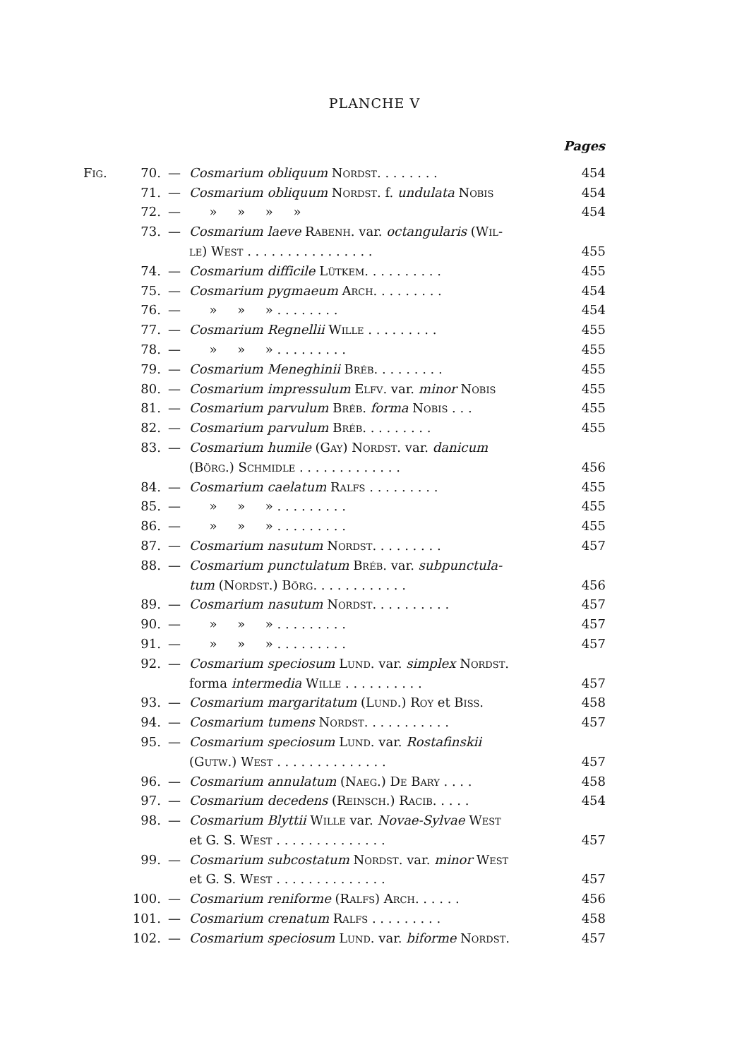PLANCHE V
| | | | | Pages |
| Fig. | 70. | — | Cosmarium obliquum Nordst. . . . . . . . | 454 |
| | 71. | — | Cosmarium obliquum Nordst. f. undulata Nobis | 454 |
| | 72. | — | » » » » | 454 |
| | 73. | — | Cosmarium laeve Rabenh. var. octangularis ( Wil- | |
| | | | le ) West . . . . . . . . . . . . . . . . | 455 |
| | 74. | — | Cosmarium difficile Lütkem. . . . . . . . . . | 455 |
| | 75. | — | Cosmarium pygmaeum Arch. . . . . . . . . | 454 |
| | 76. | — | » » » . . . . . . . . | 454 |
| | 77. | — | Cosmarium Regnellii Wille . . . . . . . . . | 455 |
| | 78. | — | » » » . . . . . . . . . | 455 |
| | 79. | — | Cosmarium Meneghinii Bréb. . . . . . . . . | 455 |
| | 80. | — | Cosmarium impressulum Elfv. var. minor Nobis | 455 |
| | 81. | — | Cosmarium parvulum Bréb. forma Nobis . . . | 455 |
| | 82. | — | Cosmarium parvulum Bréb. . . . . . . . . | 455 |
| | 83. | — | Cosmarium humile ( Gay ) Nordst. var. danicum | |
| | | | ( Börg. ) Schmidle . . . . . . . . . . . . . | 456 |
| | 84. | — | Cosmarium caelatum Ralfs . . . . . . . . . | 455 |
| | 85. | — | » » » . . . . . . . . . | 455 |
| | 86. | — | » » » . . . . . . . . . | 455 |
| | 87. | — | Cosmarium nasutum Nordst. . . . . . . . . | 457 |
| | 88. | — | Cosmarium punctulatum Bréb. var. subpunctula- | |
| | | | tum ( Nordst. ) Börg. . . . . . . . . . . . | 456 |
| | 89. | — | Cosmarium nasutum Nordst. . . . . . . . . . | 457 |
| | 90. | — | » » » . . . . . . . . . | 457 |
| | 91. | — | » » » . . . . . . . . . | 457 |
| | 92. | — | Cosmarium speciosum Lund. var. simplex Nordst. | |
| | | | forma intermedia Wille . . . . . . . . . . | 457 |
| | 93. | — | Cosmarium margaritatum ( Lund. ) Roy et Biss. | 458 |
| | 94. | — | Cosmarium tumens Nordst. . . . . . . . . . . | 457 |
| | 95. | — | Cosmarium speciosum Lund. var. Rostafinskii | |
| | | | ( Gutw. ) West . . . . . . . . . . . . . . | 457 |
| | 96. | — | Cosmarium annulatum ( Naeg. ) De Bary . . . . | 458 |
| | 97. | — | Cosmarium decedens ( Reinsch. ) Racib. . . . . | 454 |
| | 98. | — | Cosmarium Blyttii Wille var. Novae-Sylvae West | |
| | | | et G. S. West . . . . . . . . . . . . . . | 457 |
| | 99. | — | Cosmarium subcostatum Nordst. var. minor West | |
| | | | et G. S. West . . . . . . . . . . . . . . | 457 |
| | 100. | — | Cosmarium reniforme ( Ralfs ) Arch. . . . . . | 456 |
| | 101. | — | Cosmarium crenatum Ralfs . . . . . . . . . | 458 |
| | 102. | — | Cosmarium speciosum Lund. var. biforme Nordst. | 457 |